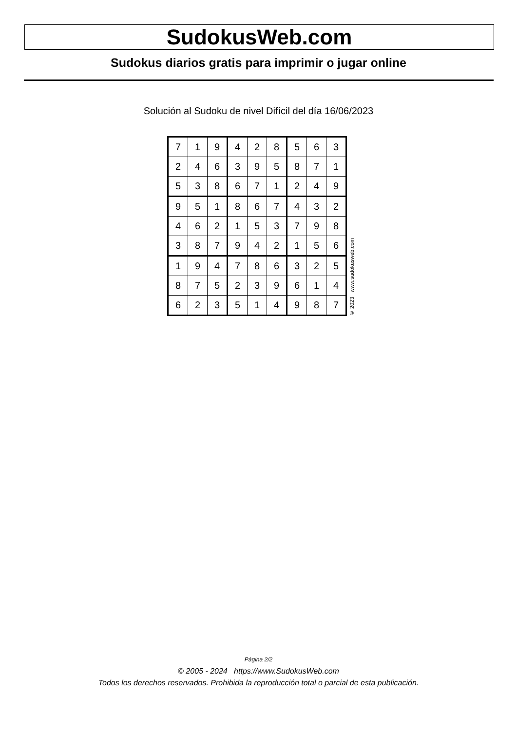SudokusWeb.com
Sudokus diarios gratis para imprimir o jugar online
Solución al Sudoku de nivel Difícil del día 16/06/2023
| 7 | 1 | 9 | 4 | 2 | 8 | 5 | 6 | 3 |
| 2 | 4 | 6 | 3 | 9 | 5 | 8 | 7 | 1 |
| 5 | 3 | 8 | 6 | 7 | 1 | 2 | 4 | 9 |
| 9 | 5 | 1 | 8 | 6 | 7 | 4 | 3 | 2 |
| 4 | 6 | 2 | 1 | 5 | 3 | 7 | 9 | 8 |
| 3 | 8 | 7 | 9 | 4 | 2 | 1 | 5 | 6 |
| 1 | 9 | 4 | 7 | 8 | 6 | 3 | 2 | 5 |
| 8 | 7 | 5 | 2 | 3 | 9 | 6 | 1 | 4 |
| 6 | 2 | 3 | 5 | 1 | 4 | 9 | 8 | 7 |
© 2023 www.sudokusweb.com
Página 2/2
© 2005 - 2024 https://www.SudokusWeb.com
Todos los derechos reservados. Prohibida la reproducción total o parcial de esta publicación.